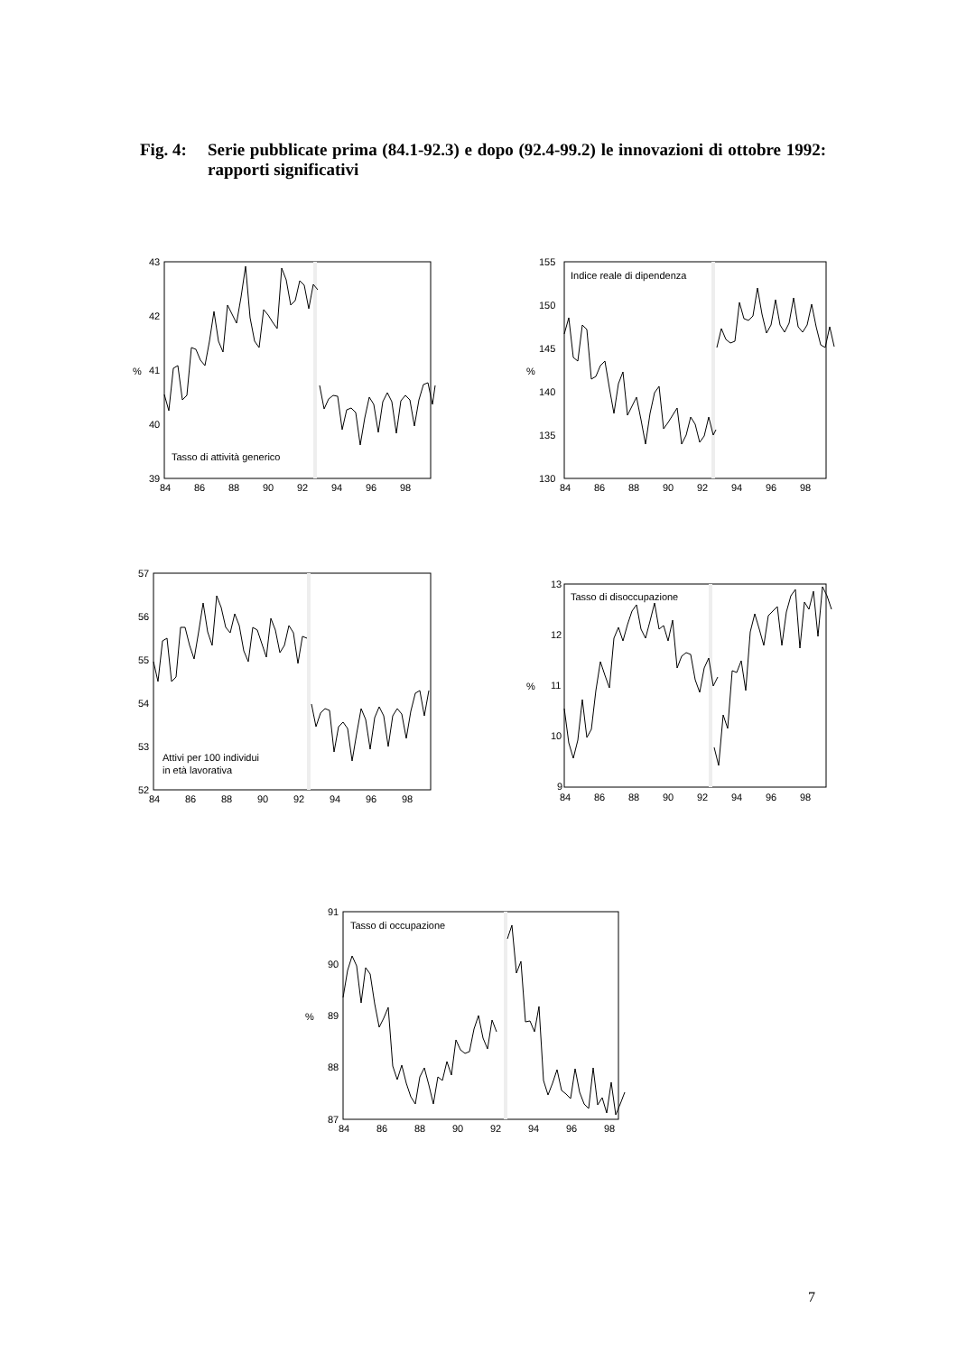Fig. 4: Serie pubblicate prima (84.1-92.3) e dopo (92.4-99.2) le innovazioni di ottobre 1992: rapporti significativi
43
42
41
40
39
%
84
86
88
90
92
94
96
98
Tasso di attività generico
155
150
145
140
135
130
%
84
86
88
90
92
94
96
98
Indice reale di dipendenza
57
56
55
54
53
52
84
86
88
90
92
94
96
98
Attivi per 100 individui
in età lavorativa
13
12
11
10
9
%
84
86
88
90
92
94
96
98
Tasso di disoccupazione
91
90
89
88
87
%
84
86
88
90
92
94
96
98
Tasso di occupazione
7